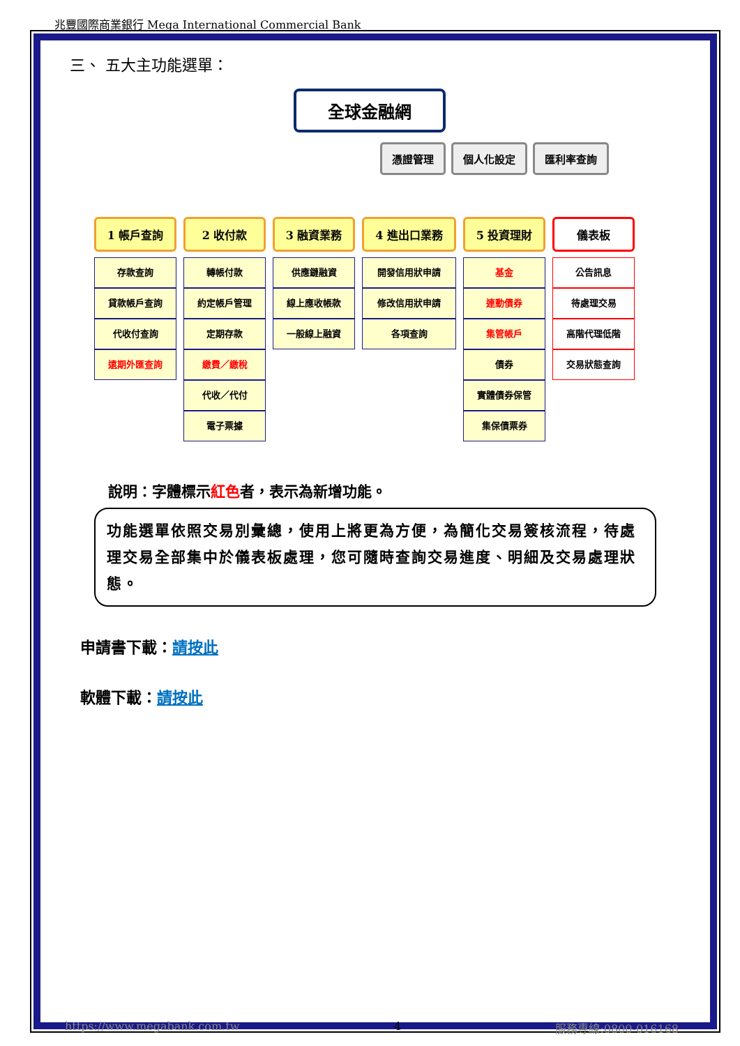兆豐國際商業銀行 Mega International Commercial Bank
三、 五大主功能選單：
全球金融網
憑證管理 個人化設定 匯利率查詢
1 帳戶查詢
存款查詢
貸款帳戶查詢
代收付查詢
遠期外匯查詢
2 收付款
轉帳付款
約定帳戶管理
定期存款
繳費／繳稅
代收／代付
電子票據
3 融資業務
供應鏈融資
線上應收帳款
一般線上融資
4 進出口業務
開發信用狀申請
修改信用狀申請
各項查詢
5 投資理財
基金
連動債券
集管帳戶
債券
實體債券保管
集保債票券
儀表板
公告訊息
待處理交易
高階代理低階
交易狀態查詢
說明：字體標示紅色者，表示為新增功能。
功能選單依照交易別彙總，使用上將更為方便，為簡化交易簽核流程，待處理交易全部集中於儀表板處理，您可隨時查詢交易進度、明細及交易處理狀態。
申請書下載：請按此
軟體下載：請按此
https://www.megabank.com.tw 4 服務專線:0800-016168